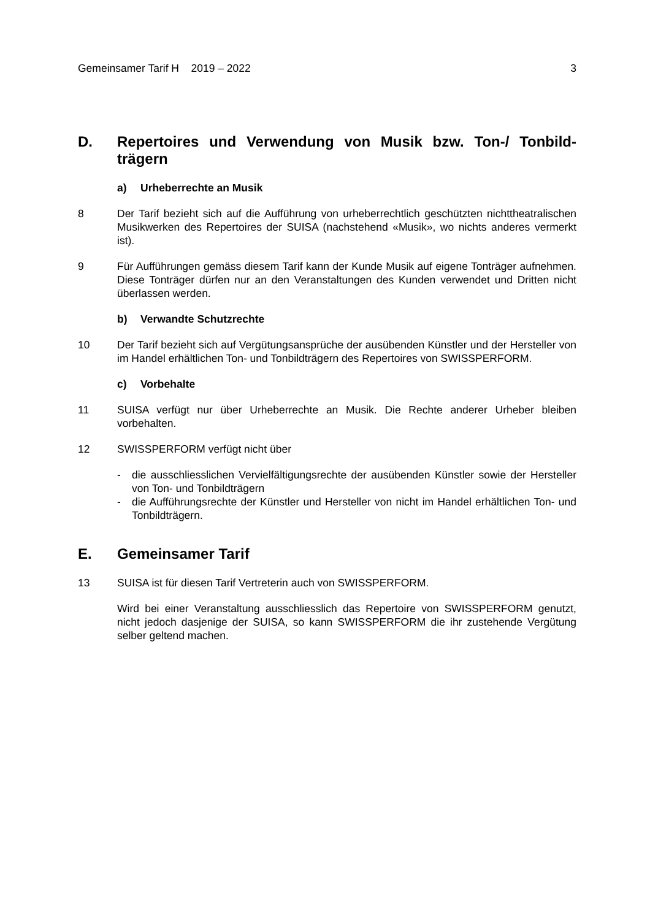Gemeinsamer Tarif H 2019 – 2022 3
D. Repertoires und Verwendung von Musik bzw. Ton-/ Tonbild­trägern
a) Urheberrechte an Musik
8 Der Tarif bezieht sich auf die Aufführung von urheberrechtlich geschützten nichttheat­ralischen Musikwerken des Repertoires der SUISA (nachstehend «Musik», wo nichts anderes vermerkt ist).
9 Für Aufführungen gemäss diesem Tarif kann der Kunde Musik auf eigene Tonträger aufnehmen. Diese Tonträger dürfen nur an den Veranstaltungen des Kunden ver­wendet und Dritten nicht überlassen werden.
b) Verwandte Schutzrechte
10 Der Tarif bezieht sich auf Vergütungsansprüche der ausübenden Künstler und der Hersteller von im Handel erhältlichen Ton- und Tonbildträgern des Repertoires von SWISSPERFORM.
c) Vorbehalte
11 SUISA verfügt nur über Urheberrechte an Musik. Die Rechte anderer Urheber bleiben vorbehalten.
12 SWISSPERFORM verfügt nicht über
- die ausschliesslichen Vervielfältigungsrechte der ausübenden Künstler sowie der Hersteller von Ton- und Tonbildträgern
- die Aufführungsrechte der Künstler und Hersteller von nicht im Handel erhältlichen Ton- und Tonbildträgern.
E. Gemeinsamer Tarif
13 SUISA ist für diesen Tarif Vertreterin auch von SWISSPERFORM.
Wird bei einer Veranstaltung ausschliesslich das Repertoire von SWISSPERFORM genutzt, nicht jedoch dasjenige der SUISA, so kann SWISSPERFORM die ihr zu­stehende Vergütung selber geltend machen.